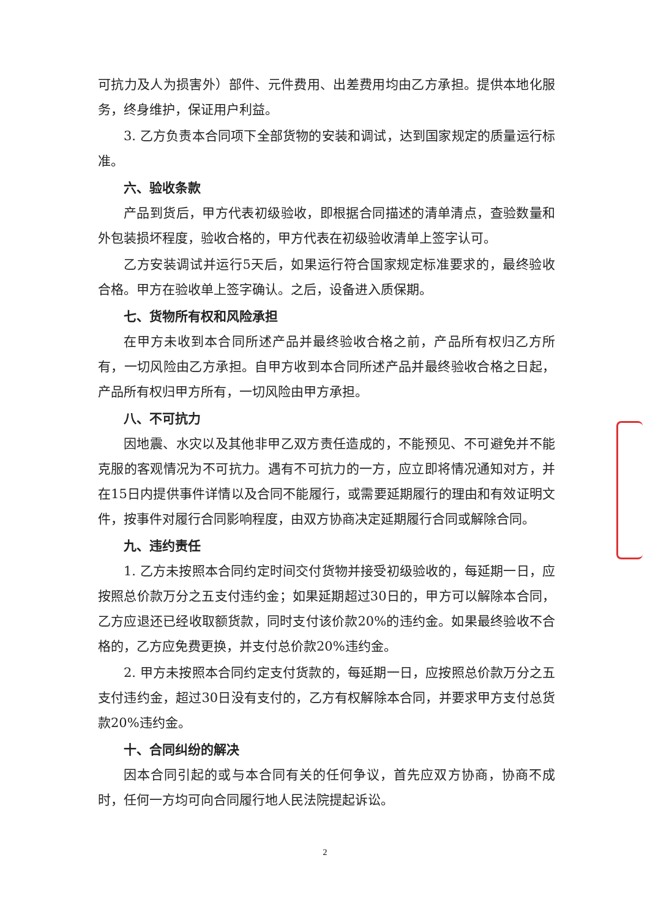可抗力及人为损害外）部件、元件费用、出差费用均由乙方承担。提供本地化服务，终身维护，保证用户利益。
3. 乙方负责本合同项下全部货物的安装和调试，达到国家规定的质量运行标准。
六、验收条款
产品到货后，甲方代表初级验收，即根据合同描述的清单清点，查验数量和外包装损坏程度，验收合格的，甲方代表在初级验收清单上签字认可。
乙方安装调试并运行5天后，如果运行符合国家规定标准要求的，最终验收合格。甲方在验收单上签字确认。之后，设备进入质保期。
七、货物所有权和风险承担
在甲方未收到本合同所述产品并最终验收合格之前，产品所有权归乙方所有，一切风险由乙方承担。自甲方收到本合同所述产品并最终验收合格之日起，产品所有权归甲方所有，一切风险由甲方承担。
八、不可抗力
因地震、水灾以及其他非甲乙双方责任造成的，不能预见、不可避免并不能克服的客观情况为不可抗力。遇有不可抗力的一方，应立即将情况通知对方，并在15日内提供事件详情以及合同不能履行，或需要延期履行的理由和有效证明文件，按事件对履行合同影响程度，由双方协商决定延期履行合同或解除合同。
九、违约责任
1. 乙方未按照本合同约定时间交付货物并接受初级验收的，每延期一日，应按照总价款万分之五支付违约金；如果延期超过30日的，甲方可以解除本合同，乙方应退还已经收取额货款，同时支付该价款20%的违约金。如果最终验收不合格的，乙方应免费更换，并支付总价款20%违约金。
2. 甲方未按照本合同约定支付货款的，每延期一日，应按照总价款万分之五支付违约金，超过30日没有支付的，乙方有权解除本合同，并要求甲方支付总货款20%违约金。
十、合同纠纷的解决
因本合同引起的或与本合同有关的任何争议，首先应双方协商，协商不成时，任何一方均可向合同履行地人民法院提起诉讼。
2